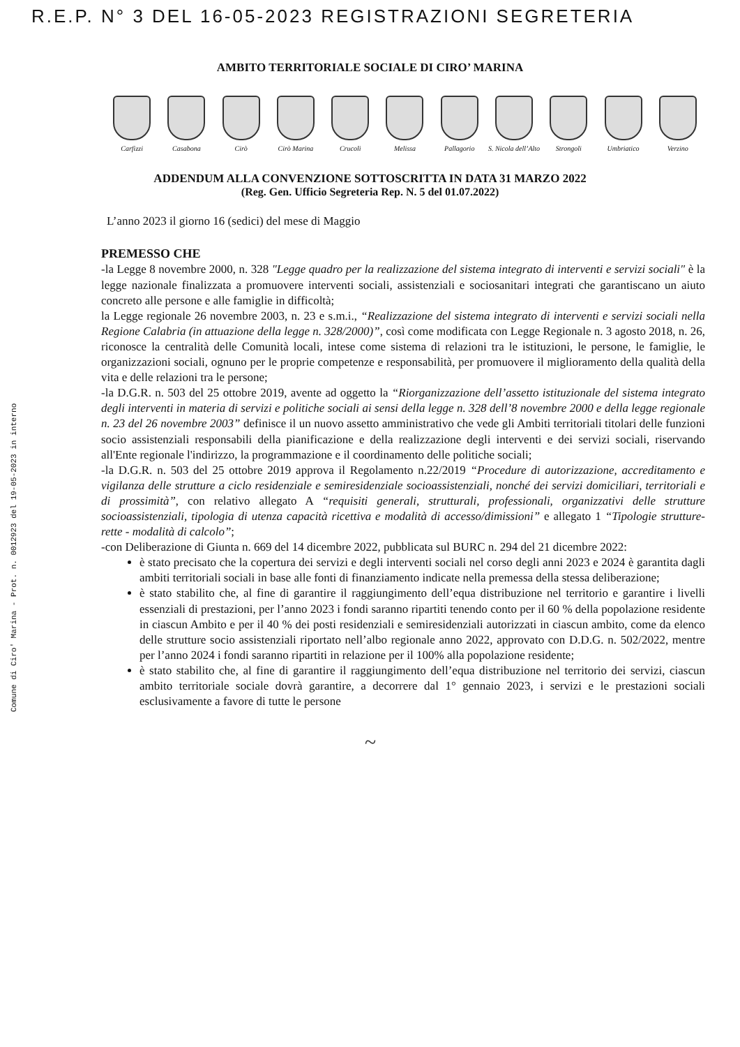R.E.P. N° 3 DEL 16-05-2023 REGISTRAZIONI SEGRETERIA
Comune di Ciro' Marina - Prot. n. 0012923 del 19-05-2023 in interno
AMBITO TERRITORIALE SOCIALE DI CIRO’ MARINA
Carfizzi Casabona Cirò Cirò Marina Crucoli Melissa Pallagorio S. Nicola dell’Alto
Strongoli Umbriatico Verzino
ADDENDUM ALLA CONVENZIONE SOTTOSCRITTA IN DATA 31 MARZO 2022
(Reg. Gen. Ufficio Segreteria Rep. N. 5 del 01.07.2022)
L’anno 2023 il giorno 16 (sedici) del mese di Maggio
PREMESSO CHE
-la Legge 8 novembre 2000, n. 328 "Legge quadro per la realizzazione del sistema integrato di interventi e servizi sociali" è la legge nazionale finalizzata a promuovere interventi sociali, assistenziali e sociosanitari integrati che garantiscano un aiuto concreto alle persone e alle famiglie in difficoltà;
la Legge regionale 26 novembre 2003, n. 23 e s.m.i., “Realizzazione del sistema integrato di interventi e servizi sociali nella Regione Calabria (in attuazione della legge n. 328/2000)”, così come modificata con Legge Regionale n. 3 agosto 2018, n. 26, riconosce la centralità delle Comunità locali, intese come sistema di relazioni tra le istituzioni, le persone, le famiglie, le organizzazioni sociali, ognuno per le proprie competenze e responsabilità, per promuovere il miglioramento della qualità della vita e delle relazioni tra le persone;
-la D.G.R. n. 503 del 25 ottobre 2019, avente ad oggetto la “Riorganizzazione dell’assetto istituzionale del sistema integrato degli interventi in materia di servizi e politiche sociali ai sensi della legge n. 328 dell’8 novembre 2000 e della legge regionale n. 23 del 26 novembre 2003” definisce il un nuovo assetto amministrativo che vede gli Ambiti territoriali titolari delle funzioni socio assistenziali responsabili della pianificazione e della realizzazione degli interventi e dei servizi sociali, riservando all'Ente regionale l'indirizzo, la programmazione e il coordinamento delle politiche sociali;
-la D.G.R. n. 503 del 25 ottobre 2019 approva il Regolamento n.22/2019 “Procedure di autorizzazione, accreditamento e vigilanza delle strutture a ciclo residenziale e semiresidenziale socioassistenziali, nonché dei servizi domiciliari, territoriali e di prossimità”, con relativo allegato A “requisiti generali, strutturali, professionali, organizzativi delle strutture socioassistenziali, tipologia di utenza capacità ricettiva e modalità di accesso/dimissioni” e allegato 1 “Tipologie strutture- rette - modalità di calcolo”;
-con Deliberazione di Giunta n. 669 del 14 dicembre 2022, pubblicata sul BURC n. 294 del 21 dicembre 2022:
è stato precisato che la copertura dei servizi e degli interventi sociali nel corso degli anni 2023 e 2024 è garantita dagli ambiti territoriali sociali in base alle fonti di finanziamento indicate nella premessa della stessa deliberazione;
è stato stabilito che, al fine di garantire il raggiungimento dell’equa distribuzione nel territorio e garantire i livelli essenziali di prestazioni, per l’anno 2023 i fondi saranno ripartiti tenendo conto per il 60 % della popolazione residente in ciascun Ambito e per il 40 % dei posti residenziali e semiresidenziali autorizzati in ciascun ambito, come da elenco delle strutture socio assistenziali riportato nell’albo regionale anno 2022, approvato con D.D.G. n. 502/2022, mentre per l’anno 2024 i fondi saranno ripartiti in relazione per il 100% alla popolazione residente;
è stato stabilito che, al fine di garantire il raggiungimento dell’equa distribuzione nel territorio dei servizi, ciascun ambito territoriale sociale dovrà garantire, a decorrere dal 1° gennaio 2023, i servizi e le prestazioni sociali esclusivamente a favore di tutte le persone
~